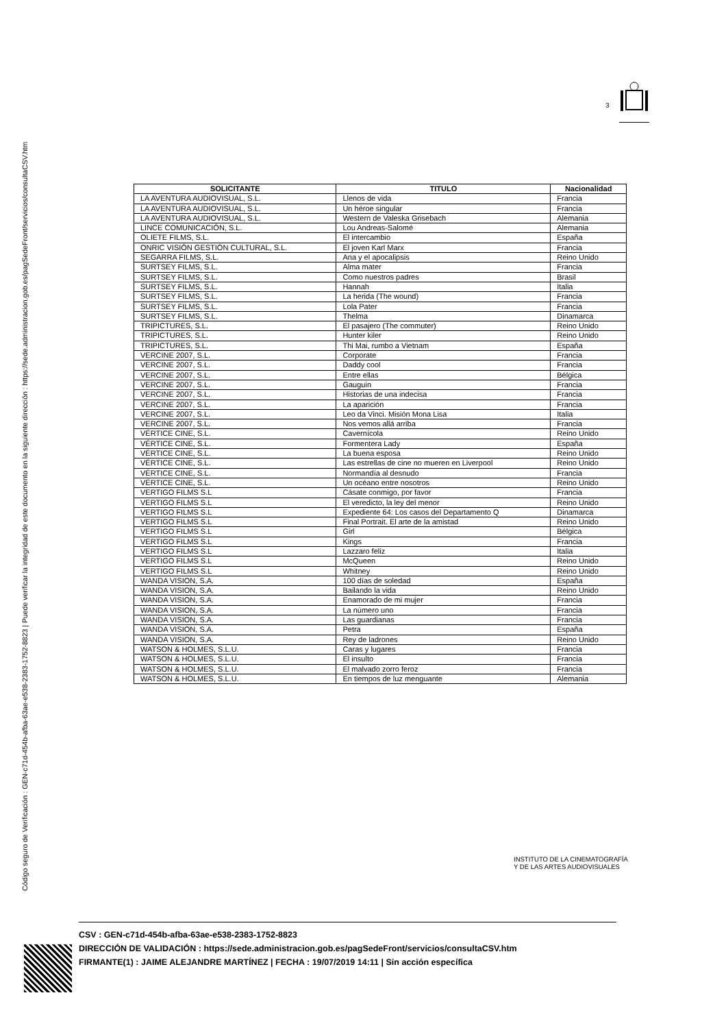Código seguro de Verificación : GEN-c71d-454b-afba-63ae-e538-2383-1752-8823 | Puede verificar la integridad de este documento en la siguiente dirección : https://sede.administracion.gob.es/pagSedeFront/servicios/consultaCSV.htm
3
| SOLICITANTE | TITULO | Nacionalidad |
| --- | --- | --- |
| LA AVENTURA AUDIOVISUAL, S.L. | Llenos de vida | Francia |
| LA AVENTURA AUDIOVISUAL, S.L. | Un héroe singular | Francia |
| LA AVENTURA AUDIOVISUAL, S.L. | Western de Valeska Grisebach | Alemania |
| LINCE COMUNICACIÓN, S.L. | Lou Andreas-Salomé | Alemania |
| OLIETE FILMS, S.L. | El intercambio | España |
| ONRIC VISIÓN GESTIÓN CULTURAL, S.L. | El joven Karl Marx | Francia |
| SEGARRA FILMS, S.L. | Ana y el apocalipsis | Reino Unido |
| SURTSEY FILMS, S.L. | Alma mater | Francia |
| SURTSEY FILMS, S.L. | Como nuestros padres | Brasil |
| SURTSEY FILMS, S.L. | Hannah | Italia |
| SURTSEY FILMS, S.L. | La herida (The wound) | Francia |
| SURTSEY FILMS, S.L. | Lola Pater | Francia |
| SURTSEY FILMS, S.L. | Thelma | Dinamarca |
| TRIPICTURES, S.L. | El pasajero (The commuter) | Reino Unido |
| TRIPICTURES, S.L. | Hunter kiler | Reino Unido |
| TRIPICTURES, S.L. | Thi Mai, rumbo a Vietnam | España |
| VERCINE 2007, S.L. | Corporate | Francia |
| VERCINE 2007, S.L. | Daddy cool | Francia |
| VERCINE 2007, S.L. | Entre ellas | Bélgica |
| VERCINE 2007, S.L. | Gauguin | Francia |
| VERCINE 2007, S.L. | Historias de una indecisa | Francia |
| VERCINE 2007, S.L. | La aparición | Francia |
| VERCINE 2007, S.L. | Leo da Vinci. Misión Mona Lisa | Italia |
| VERCINE 2007, S.L. | Nos vemos allá arriba | Francia |
| VÉRTICE CINE, S.L. | Cavernícola | Reino Unido |
| VÉRTICE CINE, S.L. | Formentera Lady | España |
| VÉRTICE CINE, S.L. | La buena esposa | Reino Unido |
| VÉRTICE CINE, S.L. | Las estrellas de cine no mueren en Liverpool | Reino Unido |
| VÉRTICE CINE, S.L. | Normandía al desnudo | Francia |
| VÉRTICE CINE, S.L. | Un océano entre nosotros | Reino Unido |
| VERTIGO FILMS S.L | Cásate conmigo, por favor | Francia |
| VERTIGO FILMS S.L | El veredicto, la ley del menor | Reino Unido |
| VERTIGO FILMS S.L | Expediente 64: Los casos del Departamento Q | Dinamarca |
| VERTIGO FILMS S.L | Final Portrait. El arte de la amistad | Reino Unido |
| VERTIGO FILMS S.L | Girl | Bélgica |
| VERTIGO FILMS S.L | Kings | Francia |
| VERTIGO FILMS S.L | Lazzaro feliz | Italia |
| VERTIGO FILMS S.L | McQueen | Reino Unido |
| VERTIGO FILMS S.L | Whitney | Reino Unido |
| WANDA VISION, S.A. | 100 días de soledad | España |
| WANDA VISION, S.A. | Bailando la vida | Reino Unido |
| WANDA VISION, S.A. | Enamorado de mi mujer | Francia |
| WANDA VISION, S.A. | La número uno | Francia |
| WANDA VISION, S.A. | Las guardianas | Francia |
| WANDA VISION, S.A. | Petra | España |
| WANDA VISION, S.A. | Rey de ladrones | Reino Unido |
| WATSON & HOLMES, S.L.U. | Caras y lugares | Francia |
| WATSON & HOLMES, S.L.U. | El insulto | Francia |
| WATSON & HOLMES, S.L.U. | El malvado zorro feroz | Francia |
| WATSON & HOLMES, S.L.U. | En tiempos de luz menguante | Alemania |
INSTITUTO DE LA CINEMATOGRAFÍA
Y DE LAS ARTES AUDIOVISUALES
CSV : GEN-c71d-454b-afba-63ae-e538-2383-1752-8823
DIRECCIÓN DE VALIDACIÓN : https://sede.administracion.gob.es/pagSedeFront/servicios/consultaCSV.htm
FIRMANTE(1) : JAIME ALEJANDRE MARTÍNEZ | FECHA : 19/07/2019 14:11 | Sin acción específica